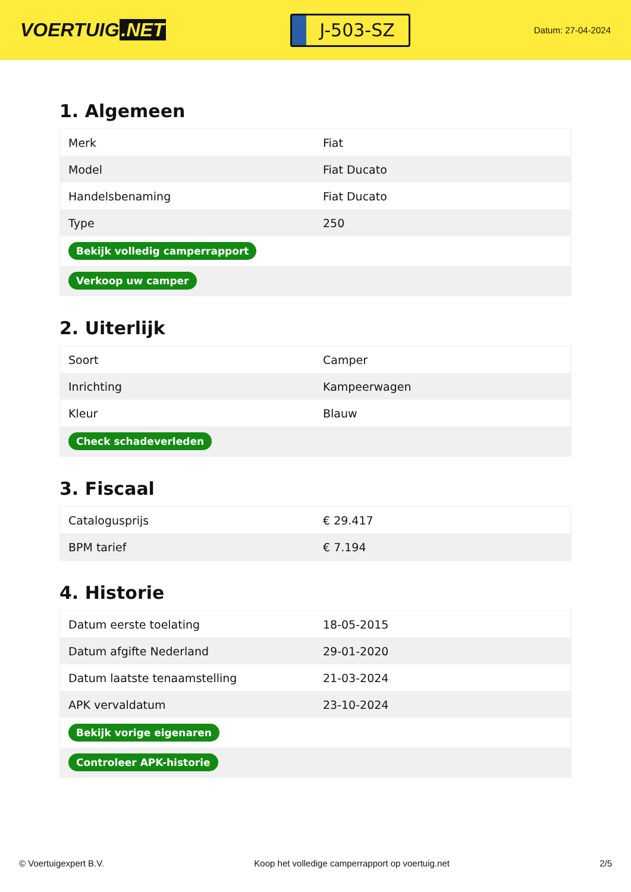VOERTUIG.NET
J-503-SZ
Datum: 27-04-2024
1. Algemeen
| Merk | Fiat |
| Model | Fiat Ducato |
| Handelsbenaming | Fiat Ducato |
| Type | 250 |
| Bekijk volledig camperrapport | |
| Verkoop uw camper | |
2. Uiterlijk
| Soort | Camper |
| Inrichting | Kampeerwagen |
| Kleur | Blauw |
| Check schadeverleden | |
3. Fiscaal
| Catalogusprijs | € 29.417 |
| BPM tarief | € 7.194 |
4. Historie
| Datum eerste toelating | 18-05-2015 |
| Datum afgifte Nederland | 29-01-2020 |
| Datum laatste tenaamstelling | 21-03-2024 |
| APK vervaldatum | 23-10-2024 |
| Bekijk vorige eigenaren | |
| Controleer APK-historie | |
© Voertuigexpert B.V. Koop het volledige camperrapport op voertuig.net 2/5